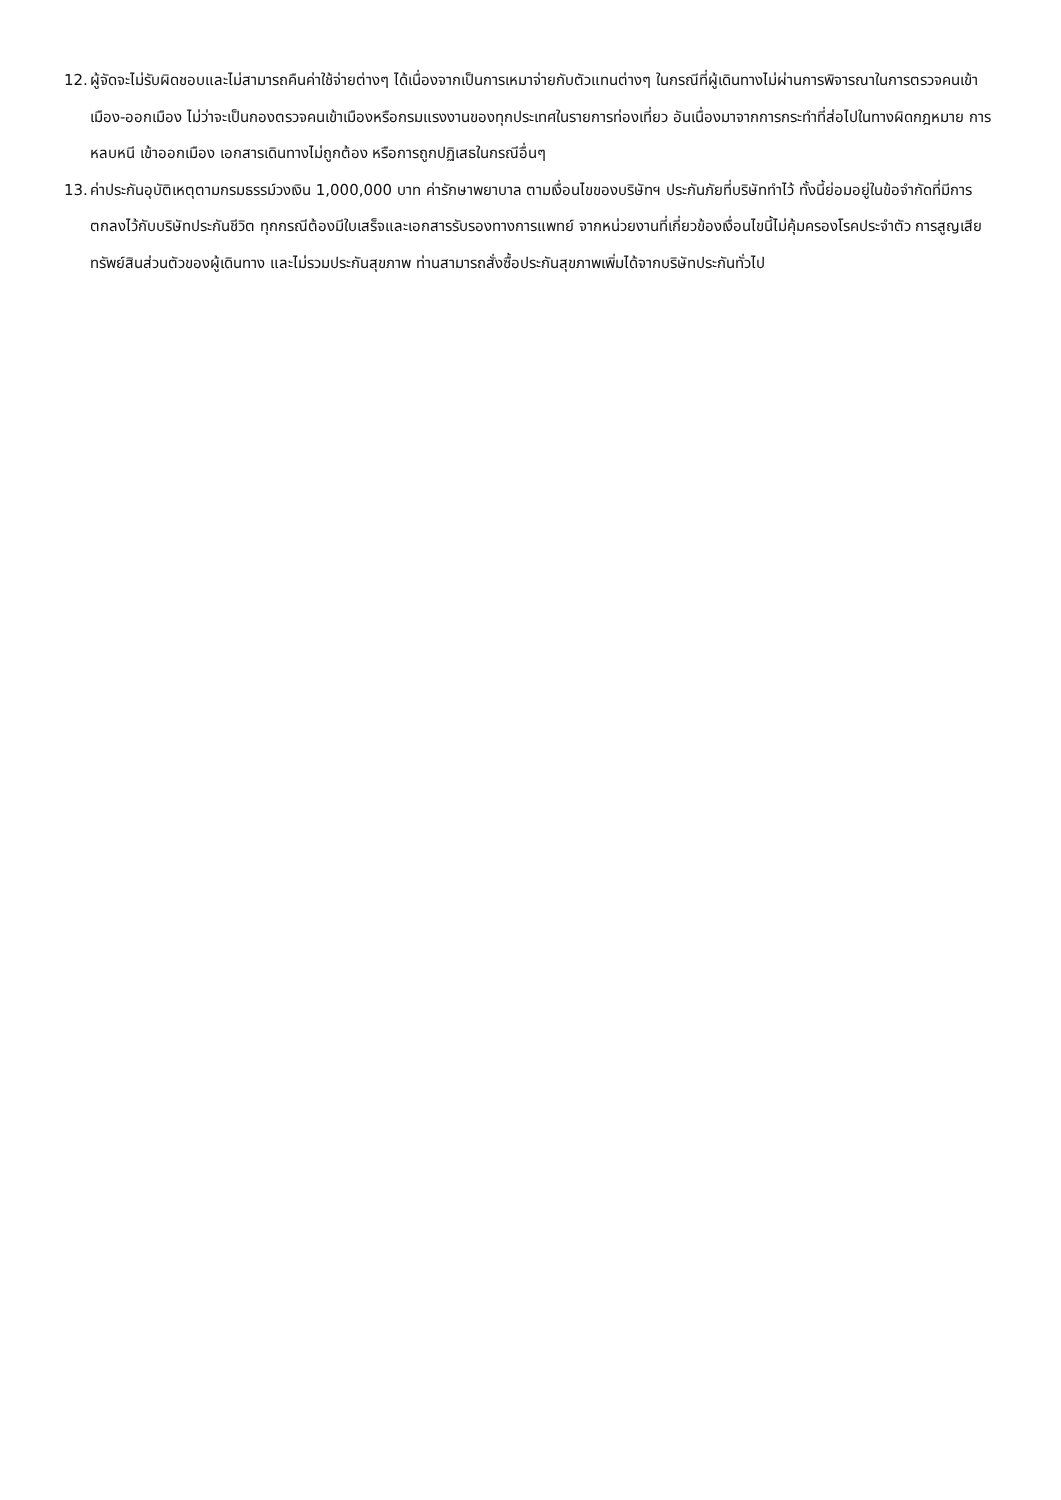12. ผู้จัดจะไม่รับผิดชอบและไม่สามารถคืนค่าใช้จ่ายต่างๆ ได้เนื่องจากเป็นการเหมาจ่ายกับตัวแทนต่างๆ ในกรณีที่ผู้เดินทางไม่ผ่านการพิจารณาในการตรวจคนเข้าเมือง-ออกเมือง ไม่ว่าจะเป็นกองตรวจคนเข้าเมืองหรือกรมแรงงานของทุกประเทศในรายการท่องเที่ยว อันเนื่องมาจากการกระทำที่ส่อไปในทางผิดกฎหมาย การหลบหนี เข้าออกเมือง เอกสารเดินทางไม่ถูกต้อง หรือการถูกปฏิเสธในกรณีอื่นๆ
13. ค่าประกันอุบัติเหตุตามกรมธรรม์วงเงิน 1,000,000 บาท ค่ารักษาพยาบาล ตามเงื่อนไขของบริษัทฯ ประกันภัยที่บริษัททำไว้ ทั้งนี้ย่อมอยู่ในข้อจำกัดที่มีการตกลงไว้กับบริษัทประกันชีวิต ทุกกรณีต้องมีใบเสร็จและเอกสารรับรองทางการแพทย์ จากหน่วยงานที่เกี่ยวข้องเงื่อนไขนี้ไม่คุ้มครองโรคประจำตัว การสูญเสียทรัพย์สินส่วนตัวของผู้เดินทาง และไม่รวมประกันสุขภาพ ท่านสามารถสั่งซื้อประกันสุขภาพเพิ่มได้จากบริษัทประกันทั่วไป